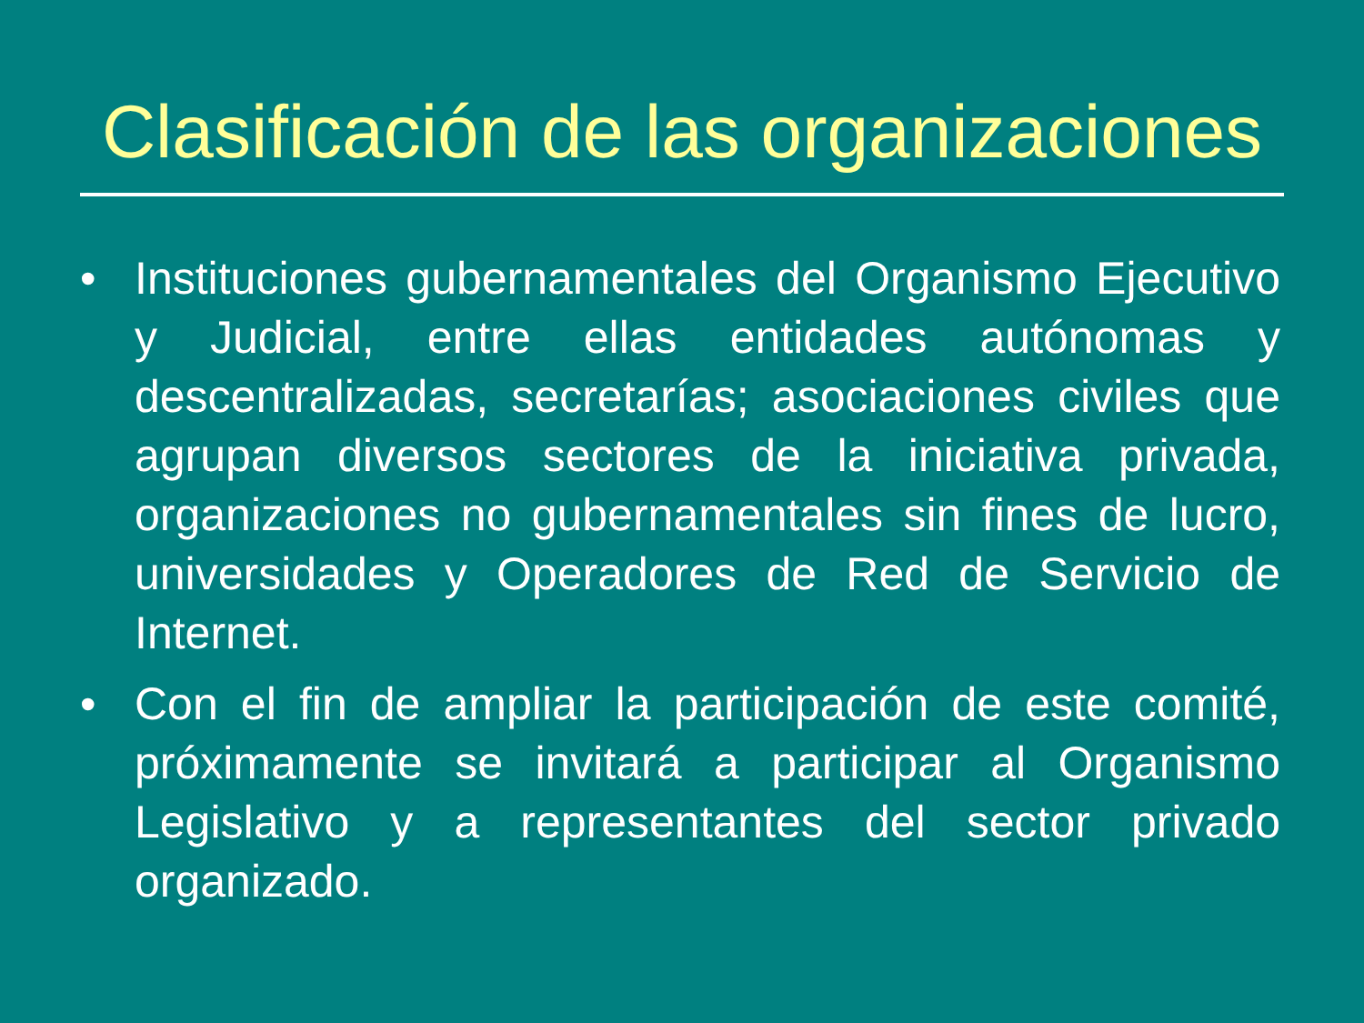Clasificación de las organizaciones
• Instituciones gubernamentales del Organismo Ejecutivo y Judicial, entre ellas entidades autónomas y descentralizadas, secretarías; asociaciones civiles que agrupan diversos sectores de la iniciativa privada, organizaciones no gubernamentales sin fines de lucro, universidades y Operadores de Red de Servicio de Internet.
• Con el fin de ampliar la participación de este comité, próximamente se invitará a participar al Organismo Legislativo y a representantes del sector privado organizado.